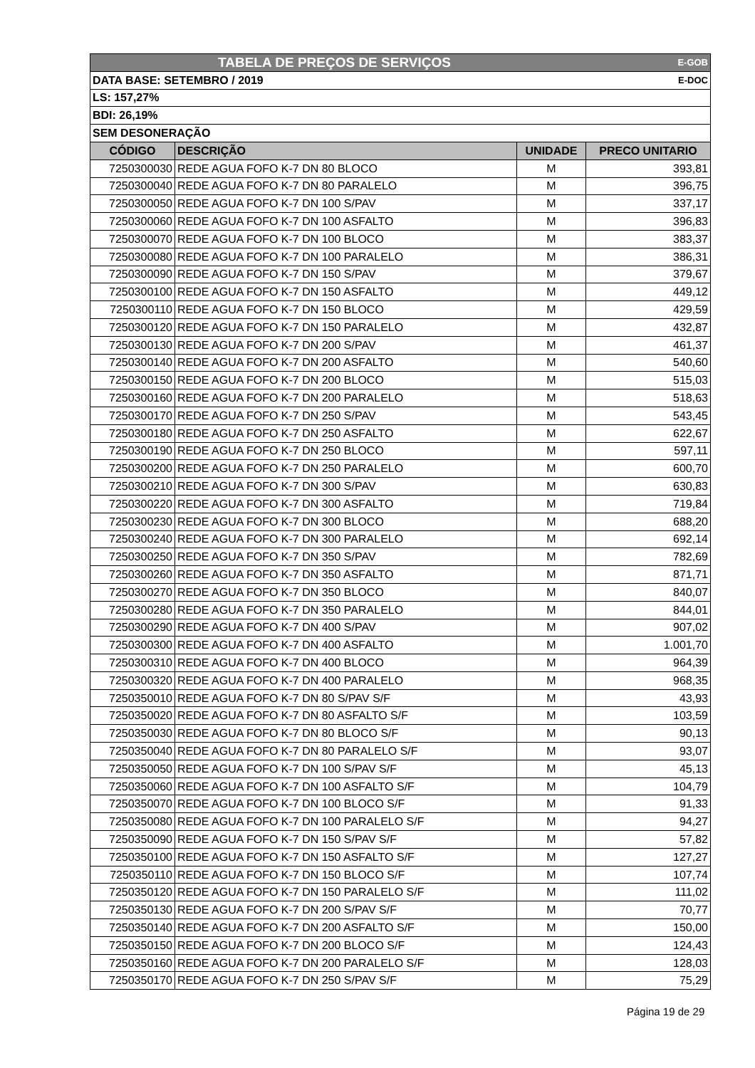| TABELA DE PREÇOS DE SERVIÇOS E-GOB | | | |
| DATA BASE: SETEMBRO / 2019 E-DOC | | | |
| LS: 157,27% | | | |
| BDI: 26,19% | | | |
| SEM DESONERAÇÃO | | | |
| CÓDIGO | DESCRIÇÃO | UNIDADE | PRECO UNITARIO |
| 7250300030 | REDE AGUA FOFO K-7 DN 80 BLOCO | M | 393,81 |
| 7250300040 | REDE AGUA FOFO K-7 DN 80 PARALELO | M | 396,75 |
| 7250300050 | REDE AGUA FOFO K-7 DN 100 S/PAV | M | 337,17 |
| 7250300060 | REDE AGUA FOFO K-7 DN 100 ASFALTO | M | 396,83 |
| 7250300070 | REDE AGUA FOFO K-7 DN 100 BLOCO | M | 383,37 |
| 7250300080 | REDE AGUA FOFO K-7 DN 100 PARALELO | M | 386,31 |
| 7250300090 | REDE AGUA FOFO K-7 DN 150 S/PAV | M | 379,67 |
| 7250300100 | REDE AGUA FOFO K-7 DN 150 ASFALTO | M | 449,12 |
| 7250300110 | REDE AGUA FOFO K-7 DN 150 BLOCO | M | 429,59 |
| 7250300120 | REDE AGUA FOFO K-7 DN 150 PARALELO | M | 432,87 |
| 7250300130 | REDE AGUA FOFO K-7 DN 200 S/PAV | M | 461,37 |
| 7250300140 | REDE AGUA FOFO K-7 DN 200 ASFALTO | M | 540,60 |
| 7250300150 | REDE AGUA FOFO K-7 DN 200 BLOCO | M | 515,03 |
| 7250300160 | REDE AGUA FOFO K-7 DN 200 PARALELO | M | 518,63 |
| 7250300170 | REDE AGUA FOFO K-7 DN 250 S/PAV | M | 543,45 |
| 7250300180 | REDE AGUA FOFO K-7 DN 250 ASFALTO | M | 622,67 |
| 7250300190 | REDE AGUA FOFO K-7 DN 250 BLOCO | M | 597,11 |
| 7250300200 | REDE AGUA FOFO K-7 DN 250 PARALELO | M | 600,70 |
| 7250300210 | REDE AGUA FOFO K-7 DN 300 S/PAV | M | 630,83 |
| 7250300220 | REDE AGUA FOFO K-7 DN 300 ASFALTO | M | 719,84 |
| 7250300230 | REDE AGUA FOFO K-7 DN 300 BLOCO | M | 688,20 |
| 7250300240 | REDE AGUA FOFO K-7 DN 300 PARALELO | M | 692,14 |
| 7250300250 | REDE AGUA FOFO K-7 DN 350 S/PAV | M | 782,69 |
| 7250300260 | REDE AGUA FOFO K-7 DN 350 ASFALTO | M | 871,71 |
| 7250300270 | REDE AGUA FOFO K-7 DN 350 BLOCO | M | 840,07 |
| 7250300280 | REDE AGUA FOFO K-7 DN 350 PARALELO | M | 844,01 |
| 7250300290 | REDE AGUA FOFO K-7 DN 400 S/PAV | M | 907,02 |
| 7250300300 | REDE AGUA FOFO K-7 DN 400 ASFALTO | M | 1.001,70 |
| 7250300310 | REDE AGUA FOFO K-7 DN 400 BLOCO | M | 964,39 |
| 7250300320 | REDE AGUA FOFO K-7 DN 400 PARALELO | M | 968,35 |
| 7250350010 | REDE AGUA FOFO K-7 DN 80 S/PAV S/F | M | 43,93 |
| 7250350020 | REDE AGUA FOFO K-7 DN 80 ASFALTO S/F | M | 103,59 |
| 7250350030 | REDE AGUA FOFO K-7 DN 80 BLOCO S/F | M | 90,13 |
| 7250350040 | REDE AGUA FOFO K-7 DN 80 PARALELO S/F | M | 93,07 |
| 7250350050 | REDE AGUA FOFO K-7 DN 100 S/PAV S/F | M | 45,13 |
| 7250350060 | REDE AGUA FOFO K-7 DN 100 ASFALTO S/F | M | 104,79 |
| 7250350070 | REDE AGUA FOFO K-7 DN 100 BLOCO S/F | M | 91,33 |
| 7250350080 | REDE AGUA FOFO K-7 DN 100 PARALELO S/F | M | 94,27 |
| 7250350090 | REDE AGUA FOFO K-7 DN 150 S/PAV S/F | M | 57,82 |
| 7250350100 | REDE AGUA FOFO K-7 DN 150 ASFALTO S/F | M | 127,27 |
| 7250350110 | REDE AGUA FOFO K-7 DN 150 BLOCO S/F | M | 107,74 |
| 7250350120 | REDE AGUA FOFO K-7 DN 150 PARALELO S/F | M | 111,02 |
| 7250350130 | REDE AGUA FOFO K-7 DN 200 S/PAV S/F | M | 70,77 |
| 7250350140 | REDE AGUA FOFO K-7 DN 200 ASFALTO S/F | M | 150,00 |
| 7250350150 | REDE AGUA FOFO K-7 DN 200 BLOCO S/F | M | 124,43 |
| 7250350160 | REDE AGUA FOFO K-7 DN 200 PARALELO S/F | M | 128,03 |
| 7250350170 | REDE AGUA FOFO K-7 DN 250 S/PAV S/F | M | 75,29 |
Página 19 de 29